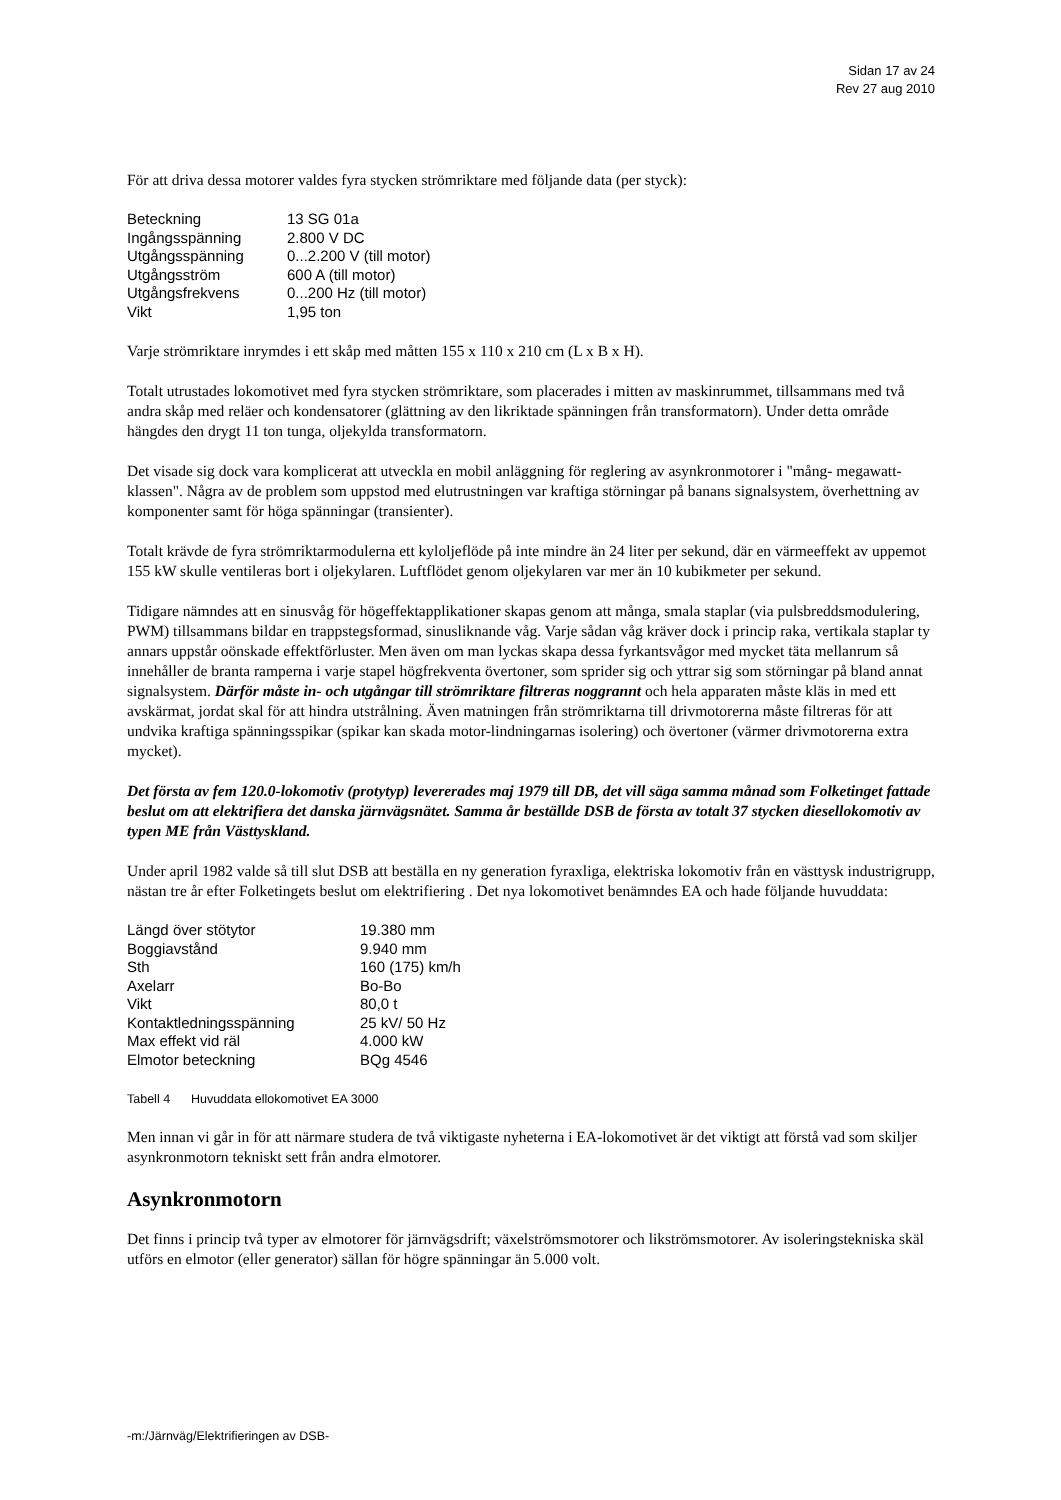Sidan 17 av 24
Rev 27 aug 2010
För att driva dessa motorer valdes fyra stycken strömriktare med följande data (per styck):
| Beteckning | 13 SG 01a |
| Ingångsspänning | 2.800 V DC |
| Utgångsspänning | 0...2.200 V (till motor) |
| Utgångsström | 600 A (till motor) |
| Utgångsfrekvens | 0...200 Hz (till motor) |
| Vikt | 1,95 ton |
Varje strömriktare inrymdes i ett skåp med måtten 155 x 110 x 210 cm (L x B x H).
Totalt utrustades lokomotivet med fyra stycken strömriktare, som placerades i mitten av maskinrummet, tillsammans med två andra skåp med reläer och kondensatorer (glättning av den likriktade spänningen från transformatorn). Under detta område hängdes den drygt 11 ton tunga, oljekylda transformatorn.
Det visade sig dock vara komplicerat att utveckla en mobil anläggning för reglering av asynkronmotorer i "mång- megawatt- klassen". Några av de problem som uppstod med elutrustningen var kraftiga störningar på banans signalsystem, överhettning av komponenter samt för höga spänningar (transienter).
Totalt krävde de fyra strömriktarmodulerna ett kyloljeflöde på inte mindre än 24 liter per sekund, där en värmeeffekt av uppemot 155 kW skulle ventileras bort i oljekylaren. Luftflödet genom oljekylaren var mer än 10 kubikmeter per sekund.
Tidigare nämndes att en sinusvåg för högeffektapplikationer skapas genom att många, smala staplar (via pulsbreddsmodulering, PWM) tillsammans bildar en trappstegsformad, sinusliknande våg. Varje sådan våg kräver dock i princip raka, vertikala staplar ty annars uppstår oönskade effektförluster. Men även om man lyckas skapa dessa fyrkantsvågor med mycket täta mellanrum så innehåller de branta ramperna i varje stapel högfrekventa övertoner, som sprider sig och yttrar sig som störningar på bland annat signalsystem. Därför måste in- och utgångar till strömriktare filtreras noggrannt och hela apparaten måste kläs in med ett avskärmat, jordat skal för att hindra utstrålning. Även matningen från strömriktarna till drivmotorerna måste filtreras för att undvika kraftiga spänningsspikar (spikar kan skada motor-lindningarnas isolering) och övertoner (värmer drivmotorerna extra mycket).
Det första av fem 120.0-lokomotiv (protytyp) levererades maj 1979 till DB, det vill säga samma månad som Folketinget fattade beslut om att elektrifiera det danska järnvägsnätet. Samma år beställde DSB de första av totalt 37 stycken diesellokomotiv av typen ME från Västtyskland.
Under april 1982 valde så till slut DSB att beställa en ny generation fyraxliga, elektriska lokomotiv från en västtysk industrigrupp, nästan tre år efter Folketingets beslut om elektrifiering . Det nya lokomotivet benämndes EA och hade följande huvuddata:
| Längd över stötytor | 19.380 mm |
| Boggiavstånd | 9.940 mm |
| Sth | 160 (175) km/h |
| Axelarr | Bo-Bo |
| Vikt | 80,0 t |
| Kontaktledningsspänning | 25 kV/ 50 Hz |
| Max effekt vid räl | 4.000 kW |
| Elmotor beteckning | BQg 4546 |
Tabell 4 Huvuddata ellokomotivet EA 3000
Men innan vi går in för att närmare studera de två viktigaste nyheterna i EA-lokomotivet är det viktigt att förstå vad som skiljer asynkronmotorn tekniskt sett från andra elmotorer.
Asynkronmotorn
Det finns i princip två typer av elmotorer för järnvägsdrift; växelströmsmotorer och likströmsmotorer. Av isoleringstekniska skäl utförs en elmotor (eller generator) sällan för högre spänningar än 5.000 volt.
-m:/Järnväg/Elektrifieringen av DSB-